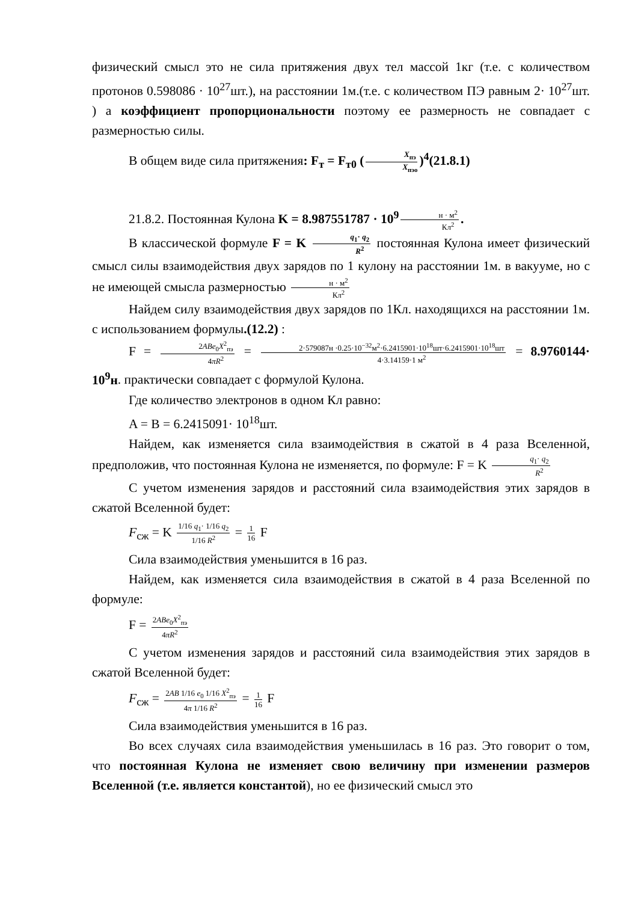физический смысл это не сила притяжения двух тел массой 1кг (т.е. с количеством протонов 0.598086 · 10<sup>27</sup>шт.), на расстоянии 1м.(т.е. с количеством ПЭ равным 2· 10<sup>27</sup>шт. ) а коэффициент пропорциональности поэтому ее размерность не совпадает с размерностью силы.
В общем виде сила притяжения: F<sub>т</sub> = F<sub>т0</sub> (X<sub>пэ</sub> X<sub>пэо</sub>)<sup>4</sup>(21.8.1)
21.8.2. Постоянная Кулона K = 8.987551787 · 10<sup>9</sup> н · м<sup>2</sup> Кл<sup>2</sup>.
В классической формуле F = K q<sub>1</sub>· q<sub>2</sub> R<sup>2</sup> постоянная Кулона имеет физический смысл силы взаимодействия двух зарядов по 1 кулону на расстоянии 1м. в вакууме, но с не имеющей смысла размерностью н · м<sup>2</sup> Кл<sup>2</sup>
Найдем силу взаимодействия двух зарядов по 1Кл. находящихся на расстоянии 1м. с использованием формулы.(12.2) :
F = 2ABe<sub>0</sub>X<sup>2</sup><sub>пэ</sub> 4πR<sup>2</sup> = 2·579087н ·0.25·10<sup>−32</sup>м<sup>2</sup>·6.2415901·10<sup>18</sup>шт·6.2415901·10<sup>18</sup>шт 4·3.14159·1 м<sup>2</sup> = 8.9760144· 10<sup>9</sup>н. практически совпадает с формулой Кулона.
Где количество электронов в одном Кл равно:
A = B = 6.2415091· 10<sup>18</sup>шт.
Найдем, как изменяется сила взаимодействия в сжатой в 4 раза Вселенной, предположив, что постоянная Кулона не изменяется, по формуле: F = K q<sub>1</sub>· q<sub>2</sub> R<sup>2</sup>
С учетом изменения зарядов и расстояний сила взаимодействия этих зарядов в сжатой Вселенной будет:
F<sub>сж</sub> = K 1/16 q<sub>1</sub>· 1/16 q<sub>2</sub> 1/16 R<sup>2</sup> = 1 16 F
Сила взаимодействия уменьшится в 16 раз.
Найдем, как изменяется сила взаимодействия в сжатой в 4 раза Вселенной по формуле:
F = 2ABe<sub>0</sub>X<sup>2</sup><sub>пэ</sub> 4πR<sup>2</sup>
С учетом изменения зарядов и расстояний сила взаимодействия этих зарядов в сжатой Вселенной будет:
F<sub>сж</sub> = 2AB 1/16 e<sub>0</sub> 1/16 X<sup>2</sup><sub>пэ</sub> 4π 1/16 R<sup>2</sup> = 1 16 F
Сила взаимодействия уменьшится в 16 раз.
Во всех случаях сила взаимодействия уменьшилась в 16 раз. Это говорит о том, что постоянная Кулона не изменяет свою величину при изменении размеров Вселенной (т.е. является константой), но ее физический смысл это